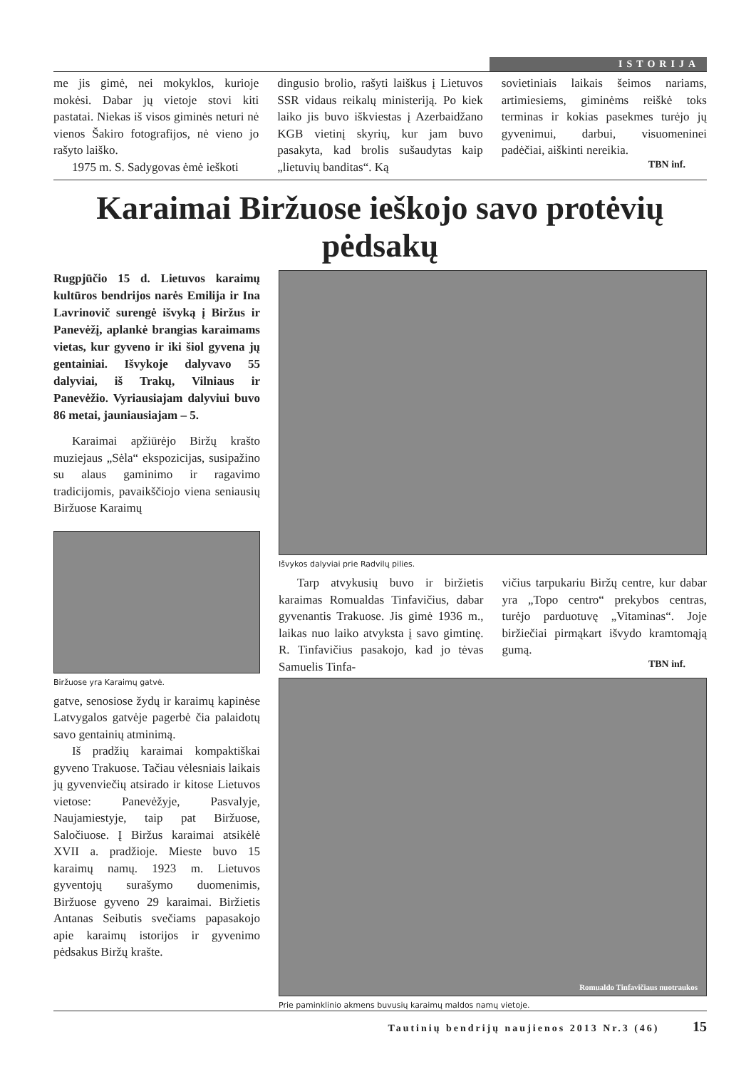ISTORIJA
me jis gimė, nei mokyklos, kurioje mokėsi. Dabar jų vietoje stovi kiti pastatai. Niekas iš visos giminės neturi nė vienos Šakiro fotografijos, nė vieno jo rašyto laiško.
1975 m. S. Sadygovas ėmė ieškoti
dingusio brolio, rašyti laiškus į Lietuvos SSR vidaus reikalų ministeriją. Po kiek laiko jis buvo iškviestas į Azerbaidžano KGB vietinį skyrių, kur jam buvo pasakyta, kad brolis sušaudytas kaip „lietuvių banditas“. Ką
sovietiniais laikais šeimos nariams, artimiesiems, giminėms reiškė toks terminas ir kokias pasekmes turėjo jų gyvenimui, darbui, visuomeninei padėčiai, aiškinti nereikia.
TBN inf.
Karaimai Biržuose ieškojo savo protėvių pėdsakų
Rugpjūčio 15 d. Lietuvos karaimų kultūros bendrijos narės Emilija ir Ina Lavrinovič surengė išvyką į Biržus ir Panevėžį, aplankė brangias karaimams vietas, kur gyveno ir iki šiol gyvena jų gentainiai. Išvykoje dalyvavo 55 dalyviai, iš Trakų, Vilniaus ir Panevėžio. Vyriausiajam dalyviui buvo 86 metai, jauniausiajam – 5.
Karaimai apžiūrėjo Biržų krašto muziejaus „Sėla“ ekspozicijas, susipažino su alaus gaminimo ir ragavimo tradicijomis, pavaikščiojo viena seniausių Biržuose Karaimų
Biržuose yra Karaimų gatvė.
gatve, senosiose žydų ir karaimų kapinėse Latvygalos gatvėje pagerbė čia palaidotų savo gentainių atminimą.
Iš pradžių karaimai kompaktiškai gyveno Trakuose. Tačiau vėlesniais laikais jų gyvenviečių atsirado ir kitose Lietuvos vietose: Panevėžyje, Pasvalyje, Naujamiestyje, taip pat Biržuose, Saločiuose. Į Biržus karaimai atsikėlė XVII a. pradžioje. Mieste buvo 15 karaimų namų. 1923 m. Lietuvos gyventojų surašymo duomenimis, Biržuose gyveno 29 karaimai. Biržietis Antanas Seibutis svečiams papasakojo apie karaimų istorijos ir gyvenimo pėdsakus Biržų krašte.
Išvykos dalyviai prie Radvilų pilies.
Tarp atvykusių buvo ir biržietis karaimas Romualdas Tinfavičius, dabar gyvenantis Trakuose. Jis gimė 1936 m., laikas nuo laiko atvyksta į savo gimtinę. R. Tinfavičius pasakojo, kad jo tėvas Samuelis Tinfa-
vičius tarpukariu Biržų centre, kur dabar yra „Topo centro“ prekybos centras, turėjo parduotuvę „Vitaminas“. Joje biržiečiai pirmąkart išvydo kramtomąją gumą.
TBN inf.
Romualdo Tinfavičiaus nuotraukos
Prie paminklinio akmens buvusių karaimų maldos namų vietoje.
Tautinių bendrijų naujienos 2013 Nr.3 (46) 15